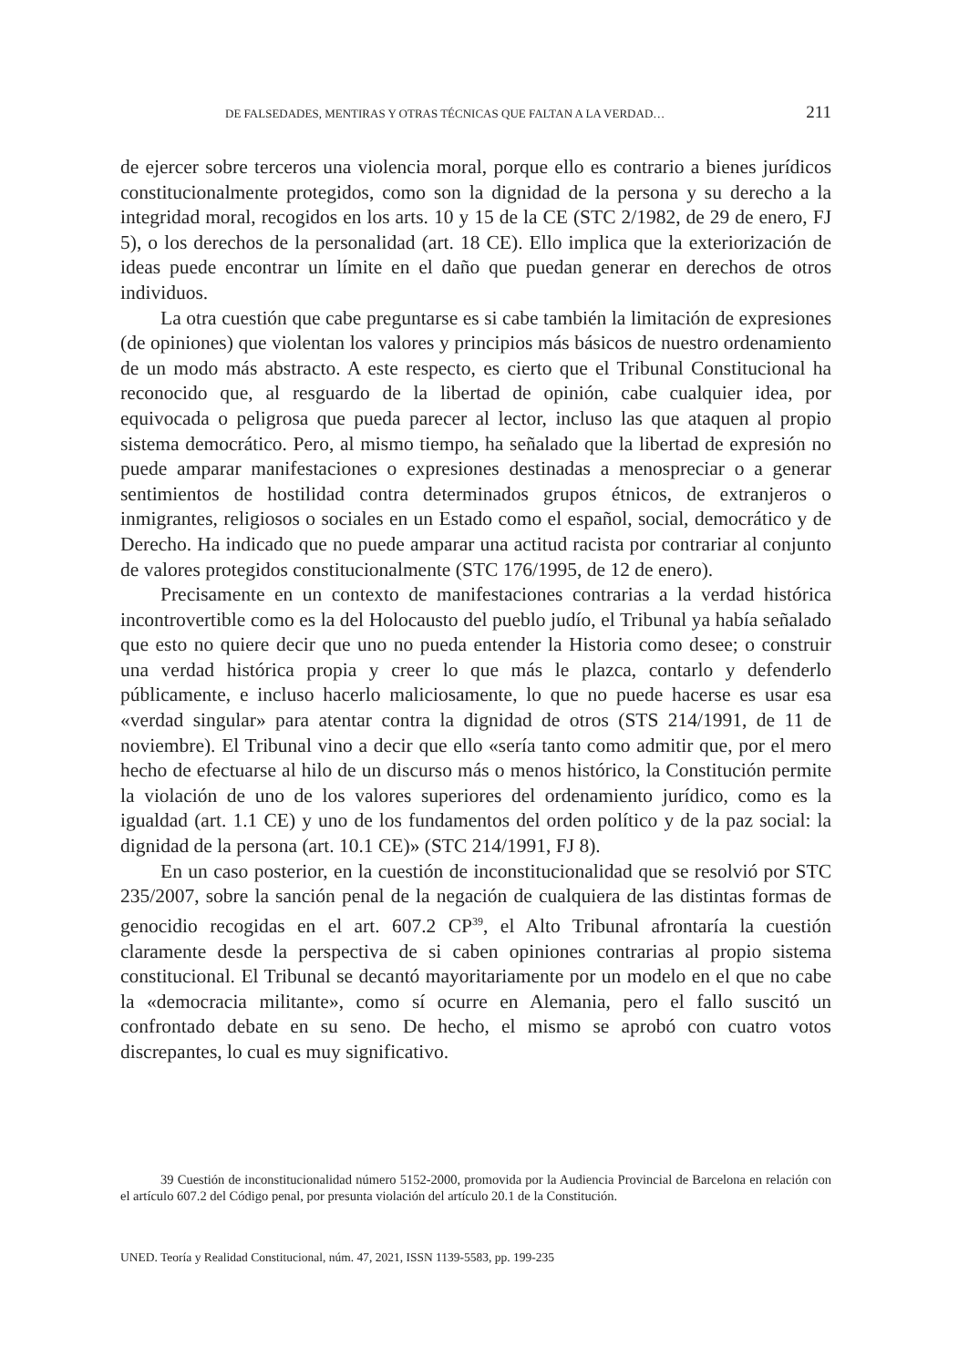DE FALSEDADES, MENTIRAS Y OTRAS TÉCNICAS QUE FALTAN A LA VERDAD… 211
de ejercer sobre terceros una violencia moral, porque ello es contrario a bienes jurídicos constitucionalmente protegidos, como son la dignidad de la persona y su derecho a la integridad moral, recogidos en los arts. 10 y 15 de la CE (STC 2/1982, de 29 de enero, FJ 5), o los derechos de la personalidad (art. 18 CE). Ello implica que la exteriorización de ideas puede encontrar un límite en el daño que puedan generar en derechos de otros individuos.
La otra cuestión que cabe preguntarse es si cabe también la limitación de expresiones (de opiniones) que violentan los valores y principios más básicos de nuestro ordenamiento de un modo más abstracto. A este respecto, es cierto que el Tribunal Constitucional ha reconocido que, al resguardo de la libertad de opinión, cabe cualquier idea, por equivocada o peligrosa que pueda parecer al lector, incluso las que ataquen al propio sistema democrático. Pero, al mismo tiempo, ha señalado que la libertad de expresión no puede amparar manifestaciones o expresiones destinadas a menospreciar o a generar sentimientos de hostilidad contra determinados grupos étnicos, de extranjeros o inmigrantes, religiosos o sociales en un Estado como el español, social, democrático y de Derecho. Ha indicado que no puede amparar una actitud racista por contrariar al conjunto de valores protegidos constitucionalmente (STC 176/1995, de 12 de enero).
Precisamente en un contexto de manifestaciones contrarias a la verdad histórica incontrovertible como es la del Holocausto del pueblo judío, el Tribunal ya había señalado que esto no quiere decir que uno no pueda entender la Historia como desee; o construir una verdad histórica propia y creer lo que más le plazca, contarlo y defenderlo públicamente, e incluso hacerlo maliciosamente, lo que no puede hacerse es usar esa «verdad singular» para atentar contra la dignidad de otros (STS 214/1991, de 11 de noviembre). El Tribunal vino a decir que ello «sería tanto como admitir que, por el mero hecho de efectuarse al hilo de un discurso más o menos histórico, la Constitución permite la violación de uno de los valores superiores del ordenamiento jurídico, como es la igualdad (art. 1.1 CE) y uno de los fundamentos del orden político y de la paz social: la dignidad de la persona (art. 10.1 CE)» (STC 214/1991, FJ 8).
En un caso posterior, en la cuestión de inconstitucionalidad que se resolvió por STC 235/2007, sobre la sanción penal de la negación de cualquiera de las distintas formas de genocidio recogidas en el art. 607.2 CP<sup>39</sup>, el Alto Tribunal afrontaría la cuestión claramente desde la perspectiva de si caben opiniones contrarias al propio sistema constitucional. El Tribunal se decantó mayoritariamente por un modelo en el que no cabe la «democracia militante», como sí ocurre en Alemania, pero el fallo suscitó un confrontado debate en su seno. De hecho, el mismo se aprobó con cuatro votos discrepantes, lo cual es muy significativo.
39 Cuestión de inconstitucionalidad número 5152-2000, promovida por la Audiencia Provincial de Barcelona en relación con el artículo 607.2 del Código penal, por presunta violación del artículo 20.1 de la Constitución.
UNED. Teoría y Realidad Constitucional, núm. 47, 2021, ISSN 1139-5583, pp. 199-235